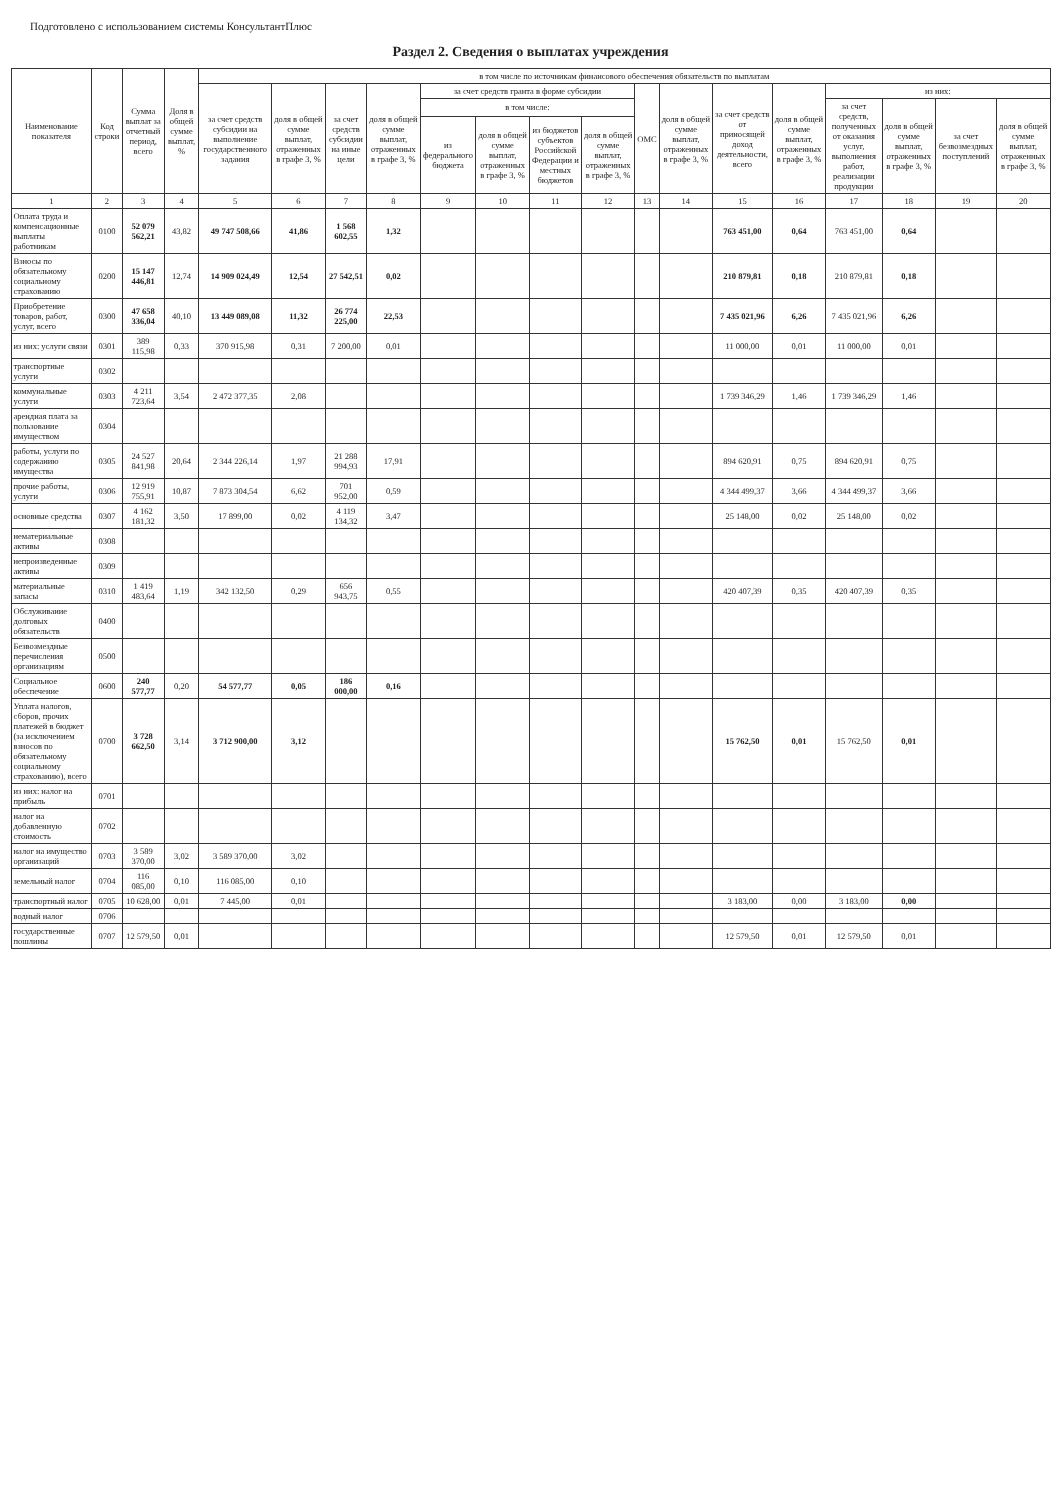Подготовлено с использованием системы КонсультантПлюс
Раздел 2. Сведения о выплатах учреждения
| Наименование показателя | Код строки | Сумма выплат за отчетный период, всего | Доля в общей сумме выплат, % | в том числе по источникам финансового обеспечения обязательств по выплатам | | | | | | | | | | | | | | | |
| --- | --- | --- | --- | --- | --- | --- | --- | --- | --- | --- | --- | --- | --- | --- | --- | --- | --- | --- | --- |
| | | | | за счет средств субсидии на выполнение государственного задания | доля в общей сумме выплат, отраженных в графе 3, % | за счет средств субсидии на иные цели | доля в общей сумме выплат, отраженных в графе 3, % | за счет средств гранта в форме субсидии | | | | ОМС | доля в общей сумме выплат, отраженных в графе 3, % | за счет средств от приносящей доход деятельности, всего | доля в общей сумме выплат, отраженных в графе 3, % | из них: | | | |
| | | | | | | | | в том числе: | | | | | | | | за счет средств, полученных от оказания услуг, выполнения работ, реализации продукции | доля в общей сумме выплат, отраженных в графе 3, % | за счет безвозмездных поступлений | доля в общей сумме выплат, отраженных в графе 3, % |
| | | | | | | | | из федерального бюджета | доля в общей сумме выплат, отраженных в графе 3, % | из бюджетов субъектов Российской Федерации и местных бюджетов | доля в общей сумме выплат, отраженных в графе 3, % | | | | | | | | |
| 1 | 2 | 3 | 4 | 5 | 6 | 7 | 8 | 9 | 10 | 11 | 12 | 13 | 14 | 15 | 16 | 17 | 18 | 19 | 20 |
| Оплата труда и компенсационные выплаты работникам | 0100 | 52 079 562,21 | 43,82 | 49 747 508,66 | 41,86 | 1 568 602,55 | 1,32 | | | | | | | 763 451,00 | 0,64 | 763 451,00 | 0,64 | | |
| Взносы по обязательному социальному страхованию | 0200 | 15 147 446,81 | 12,74 | 14 909 024,49 | 12,54 | 27 542,51 | 0,02 | | | | | | | 210 879,81 | 0,18 | 210 879,81 | 0,18 | | |
| Приобретение товаров, работ, услуг, всего | 0300 | 47 658 336,04 | 40,10 | 13 449 089,08 | 11,32 | 26 774 225,00 | 22,53 | | | | | | | 7 435 021,96 | 6,26 | 7 435 021,96 | 6,26 | | |
| из них: услуги связи | 0301 | 389 115,98 | 0,33 | 370 915,98 | 0,31 | 7 200,00 | 0,01 | | | | | | | 11 000,00 | 0,01 | 11 000,00 | 0,01 | | |
| транспортные услуги | 0302 | | | | | | | | | | | | | | | | | | |
| коммунальные услуги | 0303 | 4 211 723,64 | 3,54 | 2 472 377,35 | 2,08 | | | | | | | | | 1 739 346,29 | 1,46 | 1 739 346,29 | 1,46 | | |
| арендная плата за пользование имуществом | 0304 | | | | | | | | | | | | | | | | | | |
| работы, услуги по содержанию имущества | 0305 | 24 527 841,98 | 20,64 | 2 344 226,14 | 1,97 | 21 288 994,93 | 17,91 | | | | | | | 894 620,91 | 0,75 | 894 620,91 | 0,75 | | |
| прочие работы, услуги | 0306 | 12 919 755,91 | 10,87 | 7 873 304,54 | 6,62 | 701 952,00 | 0,59 | | | | | | | 4 344 499,37 | 3,66 | 4 344 499,37 | 3,66 | | |
| основные средства | 0307 | 4 162 181,32 | 3,50 | 17 899,00 | 0,02 | 4 119 134,32 | 3,47 | | | | | | | 25 148,00 | 0,02 | 25 148,00 | 0,02 | | |
| нематериальные активы | 0308 | | | | | | | | | | | | | | | | | | |
| непроизведенные активы | 0309 | | | | | | | | | | | | | | | | | | |
| материальные запасы | 0310 | 1 419 483,64 | 1,19 | 342 132,50 | 0,29 | 656 943,75 | 0,55 | | | | | | | 420 407,39 | 0,35 | 420 407,39 | 0,35 | | |
| Обслуживание долговых обязательств | 0400 | | | | | | | | | | | | | | | | | | |
| Безвозмездные перечисления организациям | 0500 | | | | | | | | | | | | | | | | | | |
| Социальное обеспечение | 0600 | 240 577,77 | 0,20 | 54 577,77 | 0,05 | 186 000,00 | 0,16 | | | | | | | | | | | | |
| Уплата налогов, сборов, прочих платежей в бюджет (за исключением взносов по обязательному социальному страхованию), всего | 0700 | 3 728 662,50 | 3,14 | 3 712 900,00 | 3,12 | | | | | | | | | 15 762,50 | 0,01 | 15 762,50 | 0,01 | | |
| из них: налог на прибыль | 0701 | | | | | | | | | | | | | | | | | | |
| налог на добавленную стоимость | 0702 | | | | | | | | | | | | | | | | | | |
| налог на имущество организаций | 0703 | 3 589 370,00 | 3,02 | 3 589 370,00 | 3,02 | | | | | | | | | | | | | | |
| земельный налог | 0704 | 116 085,00 | 0,10 | 116 085,00 | 0,10 | | | | | | | | | | | | | | |
| транспортный налог | 0705 | 10 628,00 | 0,01 | 7 445,00 | 0,01 | | | | | | | | | 3 183,00 | 0,00 | 3 183,00 | 0,00 | | |
| водный налог | 0706 | | | | | | | | | | | | | | | | | | |
| государственные пошлины | 0707 | 12 579,50 | 0,01 | | | | | | | | | | | 12 579,50 | 0,01 | 12 579,50 | 0,01 | | |